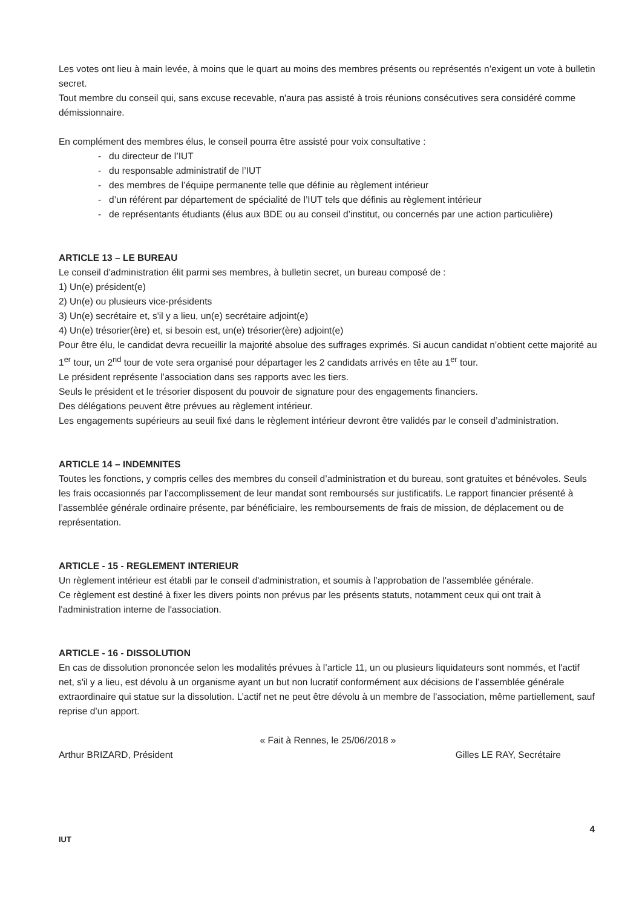Les votes ont lieu à main levée, à moins que le quart au moins des membres présents ou représentés n’exigent un vote à bulletin secret.
Tout membre du conseil qui, sans excuse recevable, n'aura pas assisté à trois réunions consécutives sera considéré comme démissionnaire.
En complément des membres élus, le conseil pourra être assisté pour voix consultative :
- du directeur de l’IUT
- du responsable administratif de l’IUT
- des membres de l’équipe permanente telle que définie au règlement intérieur
- d’un référent par département de spécialité de l’IUT tels que définis au règlement intérieur
- de représentants étudiants (élus aux BDE ou au conseil d’institut, ou concernés par une action particulière)
ARTICLE 13 – LE BUREAU
Le conseil d'administration élit parmi ses membres, à bulletin secret, un bureau composé de :
1) Un(e) président(e)
2) Un(e) ou plusieurs vice-présidents
3) Un(e) secrétaire et, s'il y a lieu, un(e) secrétaire adjoint(e)
4) Un(e) trésorier(ère) et, si besoin est, un(e) trésorier(ère) adjoint(e)
Pour être élu, le candidat devra recueillir la majorité absolue des suffrages exprimés. Si aucun candidat n’obtient cette majorité au 1<sup>er</sup> tour, un 2<sup>nd</sup> tour de vote sera organisé pour départager les 2 candidats arrivés en tête au 1<sup>er</sup> tour.
Le président représente l’association dans ses rapports avec les tiers.
Seuls le président et le trésorier disposent du pouvoir de signature pour des engagements financiers.
Des délégations peuvent être prévues au règlement intérieur.
Les engagements supérieurs au seuil fixé dans le règlement intérieur devront être validés par le conseil d’administration.
ARTICLE 14 – INDEMNITES
Toutes les fonctions, y compris celles des membres du conseil d’administration et du bureau, sont gratuites et bénévoles. Seuls les frais occasionnés par l’accomplissement de leur mandat sont remboursés sur justificatifs. Le rapport financier présenté à l’assemblée générale ordinaire présente, par bénéficiaire, les remboursements de frais de mission, de déplacement ou de représentation.
ARTICLE - 15 - REGLEMENT INTERIEUR
Un règlement intérieur est établi par le conseil d'administration, et soumis à l’approbation de l'assemblée générale.
Ce règlement est destiné à fixer les divers points non prévus par les présents statuts, notamment ceux qui ont trait à l'administration interne de l'association.
ARTICLE - 16 - DISSOLUTION
En cas de dissolution prononcée selon les modalités prévues à l’article 11, un ou plusieurs liquidateurs sont nommés, et l'actif net, s'il y a lieu, est dévolu à un organisme ayant un but non lucratif conformément aux décisions de l’assemblée générale extraordinaire qui statue sur la dissolution. L’actif net ne peut être dévolu à un membre de l’association, même partiellement, sauf reprise d’un apport.
« Fait à Rennes, le 25/06/2018 »
Arthur BRIZARD, Président Gilles LE RAY, Secrétaire
4
IUT